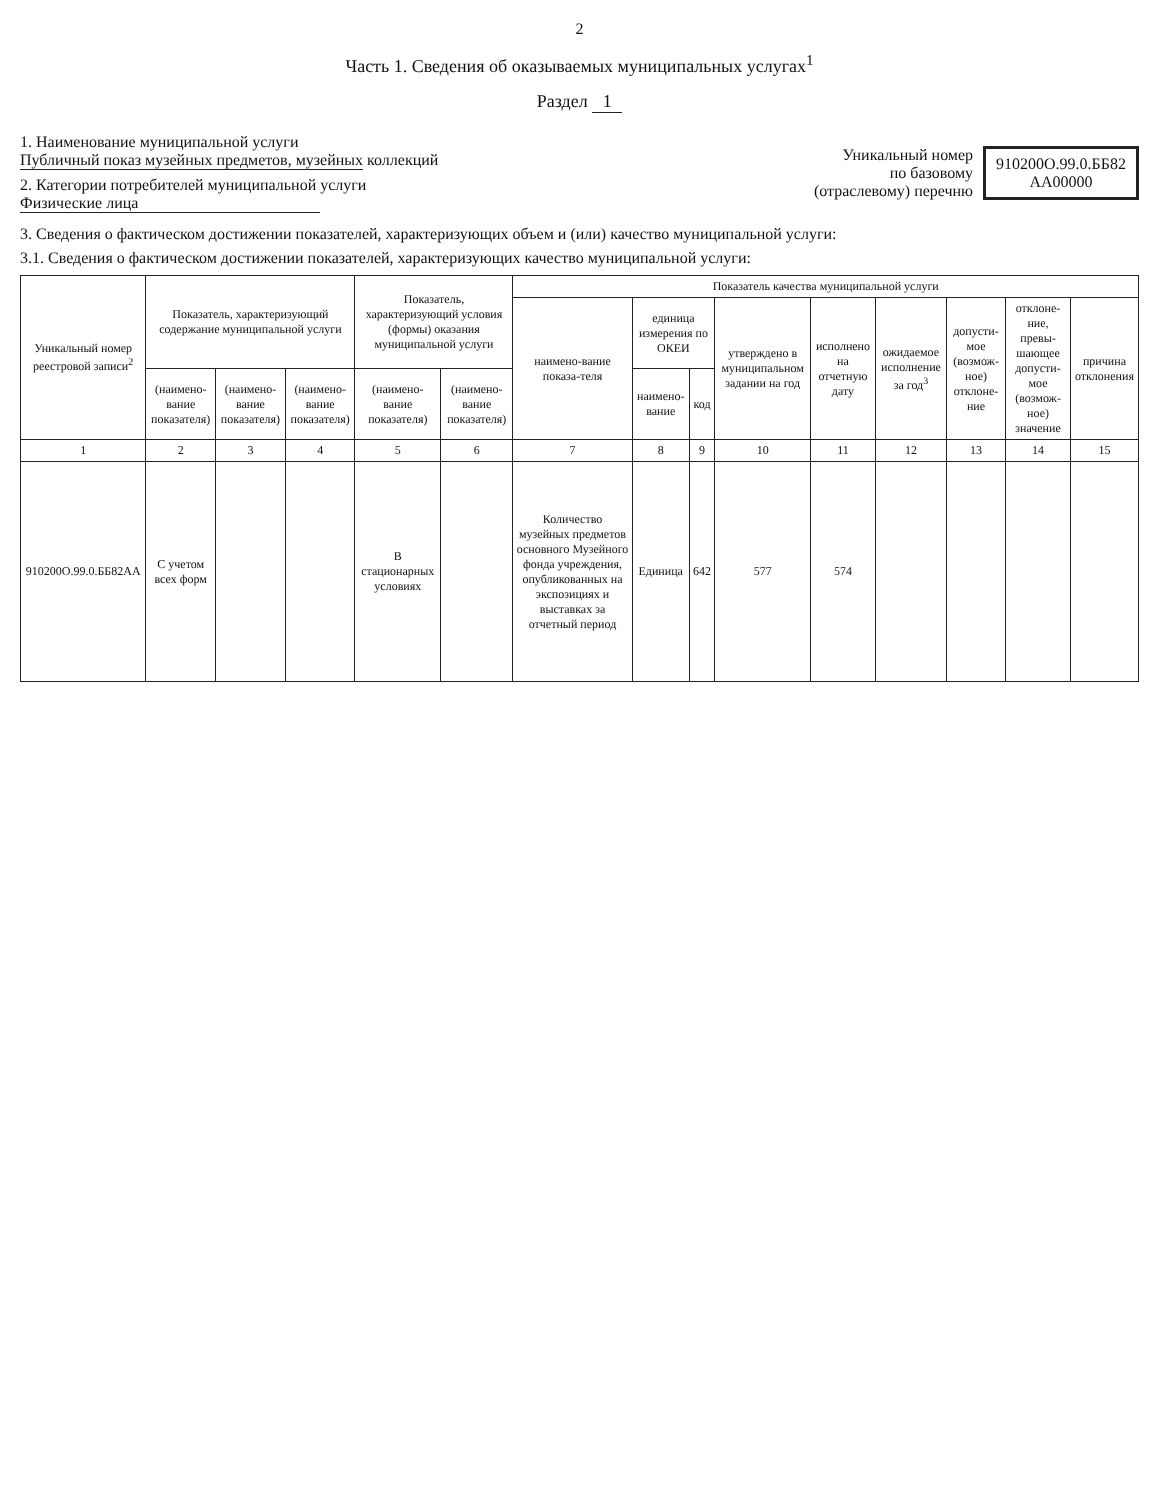2
Часть 1. Сведения об оказываемых муниципальных услугах<sup>1</sup>
Раздел 1
1. Наименование муниципальной услуги Публичный показ музейных предметов, музейных коллекций
2. Категории потребителей муниципальной услуги Физические лица
Уникальный номер
по базовому
(отраслевому) перечню
910200О.99.0.ББ82
АА00000
3. Сведения о фактическом достижении показателей, характеризующих объем и (или) качество муниципальной услуги:
3.1. Сведения о фактическом достижении показателей, характеризующих качество муниципальной услуги:
| Уникальный номер реестровой записи<sup>2</sup> | Показатель, характеризующий содержание муниципальной услуги | | | Показатель, характеризующий условия (формы) оказания муниципальной услуги | | Показатель качества муниципальной услуги | | | | | | | | |
| --- | --- | --- | --- | --- | --- | --- | --- | --- | --- | --- | --- | --- | --- | --- |
| | | | | | | наимено-вание показа-теля | единица измерения по ОКЕИ | | утверждено в муниципальном задании на год | исполнено на отчетную дату | ожидаемое исполнение за год<sup>3</sup> | допусти-мое (возмож-ное) отклоне-ние | отклоне-ние, превы-шающее допусти-мое (возмож-ное) значение | причина отклонения |
| | (наимено-вание показателя) | (наимено-вание показателя) | (наимено-вание показателя) | (наимено-вание показателя) | (наимено-вание показателя) | | наимено-вание | код | | | | | | |
| 1 | 2 | 3 | 4 | 5 | 6 | 7 | 8 | 9 | 10 | 11 | 12 | 13 | 14 | 15 |
| 910200О.99.0.ББ82АА | С учетом всех форм | | | В стационарных условиях | | Количество музейных предметов основного Музейного фонда учреждения, опубликованных на экспозициях и выставках за отчетный период | Единица | 642 | 577 | 574 | | | | |